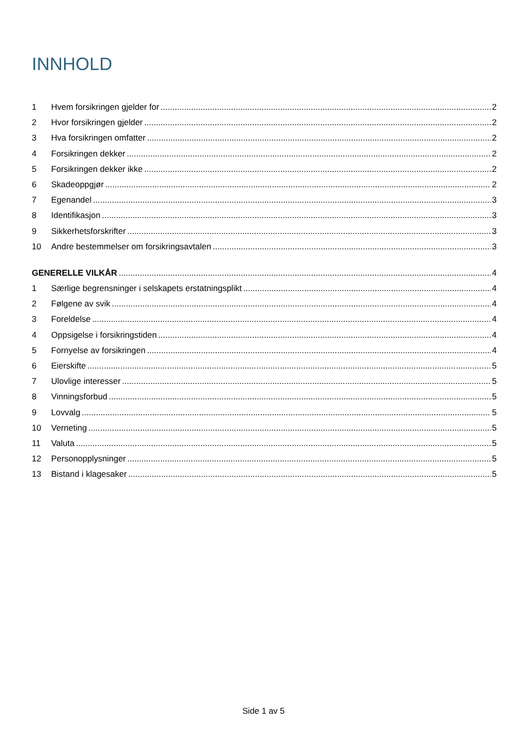INNHOLD
1 Hvem forsikringen gjelder for 2
2 Hvor forsikringen gjelder 2
3 Hva forsikringen omfatter 2
4 Forsikringen dekker 2
5 Forsikringen dekker ikke 2
6 Skadeoppgjør 2
7 Egenandel 3
8 Identifikasjon 3
9 Sikkerhetsforskrifter 3
10 Andre bestemmelser om forsikringsavtalen 3
GENERELLE VILKÅR 4
1 Særlige begrensninger i selskapets erstatningsplikt 4
2 Følgene av svik 4
3 Foreldelse 4
4 Oppsigelse i forsikringstiden 4
5 Fornyelse av forsikringen 4
6 Eierskifte 5
7 Ulovlige interesser 5
8 Vinningsforbud 5
9 Lovvalg 5
10 Verneting 5
11 Valuta 5
12 Personopplysninger 5
13 Bistand i klagesaker 5
Side 1 av 5